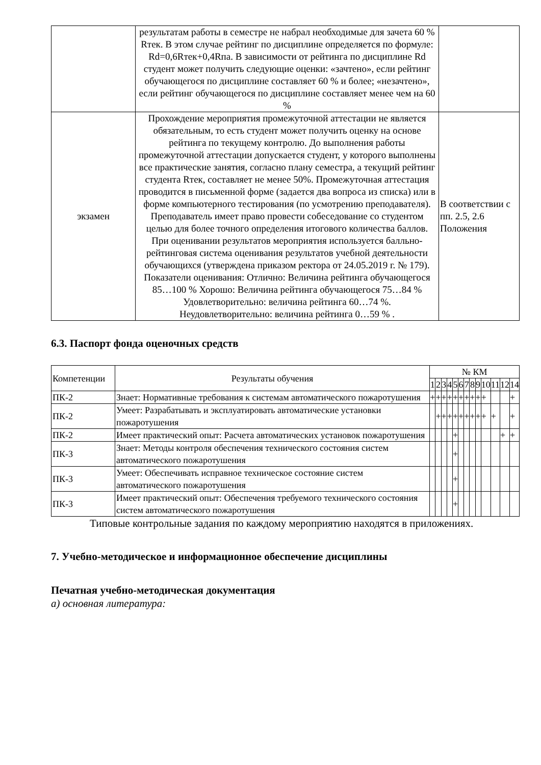| | результатам работы в семестре не набрал необходимые для зачета 60 % Rтек. В этом случае рейтинг по дисциплине определяется по формуле: Rd=0,6Rтек+0,4Rпа. В зависимости от рейтинга по дисциплине Rd студент может получить следующие оценки: «зачтено», если рейтинг обучающегося по дисциплине составляет 60 % и более; «незачтено», если рейтинг обучающегося по дисциплине составляет менее чем на 60 % | |
| экзамен | Прохождение мероприятия промежуточной аттестации не является обязательным, то есть студент может получить оценку на основе рейтинга по текущему контролю. До выполнения работы промежуточной аттестации допускается студент, у которого выполнены все практические занятия, согласно плану семестра, а текущий рейтинг студента Rтек, составляет не менее 50%. Промежуточная аттестация проводится в письменной форме (задается два вопроса из списка) или в форме компьютерного тестирования (по усмотрению преподавателя). Преподаватель имеет право провести собеседование со студентом целью для более точного определения итогового количества баллов. При оценивании результатов мероприятия используется балльно-рейтинговая система оценивания результатов учебной деятельности обучающихся (утверждена приказом ректора от 24.05.2019 г. № 179). Показатели оценивания: Отлично: Величина рейтинга обучающегося 85…100 % Хорошо: Величина рейтинга обучающегося 75…84 % Удовлетворительно: величина рейтинга 60…74 %. Неудовлетворительно: величина рейтинга 0…59 % . | В соответствии с пп. 2.5, 2.6 Положения |
6.3. Паспорт фонда оценочных средств
| Компетенции | Результаты обучения | № КМ | | | | | | | | | | | | |
| --- | --- | --- | --- | --- | --- | --- | --- | --- | --- | --- | --- | --- | --- | --- |
| | | 1 | 2 | 3 | 4 | 5 | 6 | 7 | 8 | 9 | 10 | 11 | 12 | 14 |
| ПК-2 | Знает: Нормативные требования к системам автоматического пожаротушения | + | + | + | + | + | + | + | + | + | + | | | + |
| ПК-2 | Умеет: Разрабатывать и эксплуатировать автоматические установки пожаротушения | | + | + | + | + | + | + | + | + | + | + | | + |
| ПК-2 | Имеет практический опыт: Расчета автоматических установок пожаротушения | | | | | + | | | | | | | + | + |
| ПК-3 | Знает: Методы контроля обеспечения технического состояния систем автоматического пожаротушения | | | | | + | | | | | | | | |
| ПК-3 | Умеет: Обеспечивать исправное техническое состояние систем автоматического пожаротушения | | | | | + | | | | | | | | |
| ПК-3 | Имеет практический опыт: Обеспечения требуемого технического состояния систем автоматического пожаротушения | | | | | + | | | | | | | | |
Типовые контрольные задания по каждому мероприятию находятся в приложениях.
7. Учебно-методическое и информационное обеспечение дисциплины
Печатная учебно-методическая документация
а) основная литература: